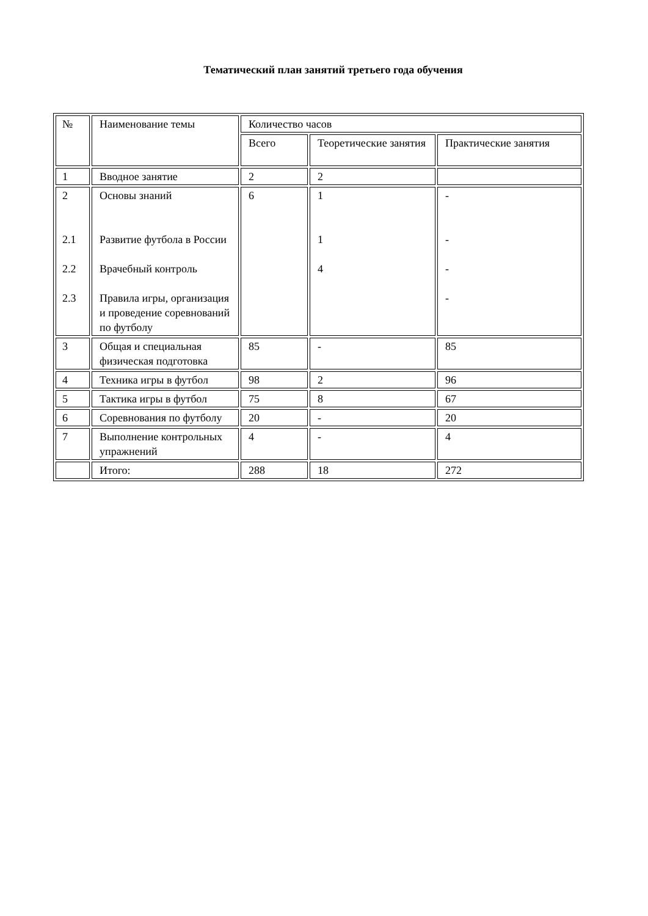Тематический план занятий третьего года обучения
| № | Наименование темы | Количество часов | | |
| | | Всего | Теоретические занятия | Практические занятия |
| 1 | Вводное занятие | 2 | 2 | |
| 2 2.1 2.2 2.3 | Основы знаний Развитие футбола в России Врачебный контроль Правила игры, организация и проведение соревнований по футболу | 6 | 1 1 4 | - - - - |
| 3 | Общая и специальная физическая подготовка | 85 | - | 85 |
| 4 | Техника игры в футбол | 98 | 2 | 96 |
| 5 | Тактика игры в футбол | 75 | 8 | 67 |
| 6 | Соревнования по футболу | 20 | - | 20 |
| 7 | Выполнение контрольных упражнений | 4 | - | 4 |
| | Итого: | 288 | 18 | 272 |